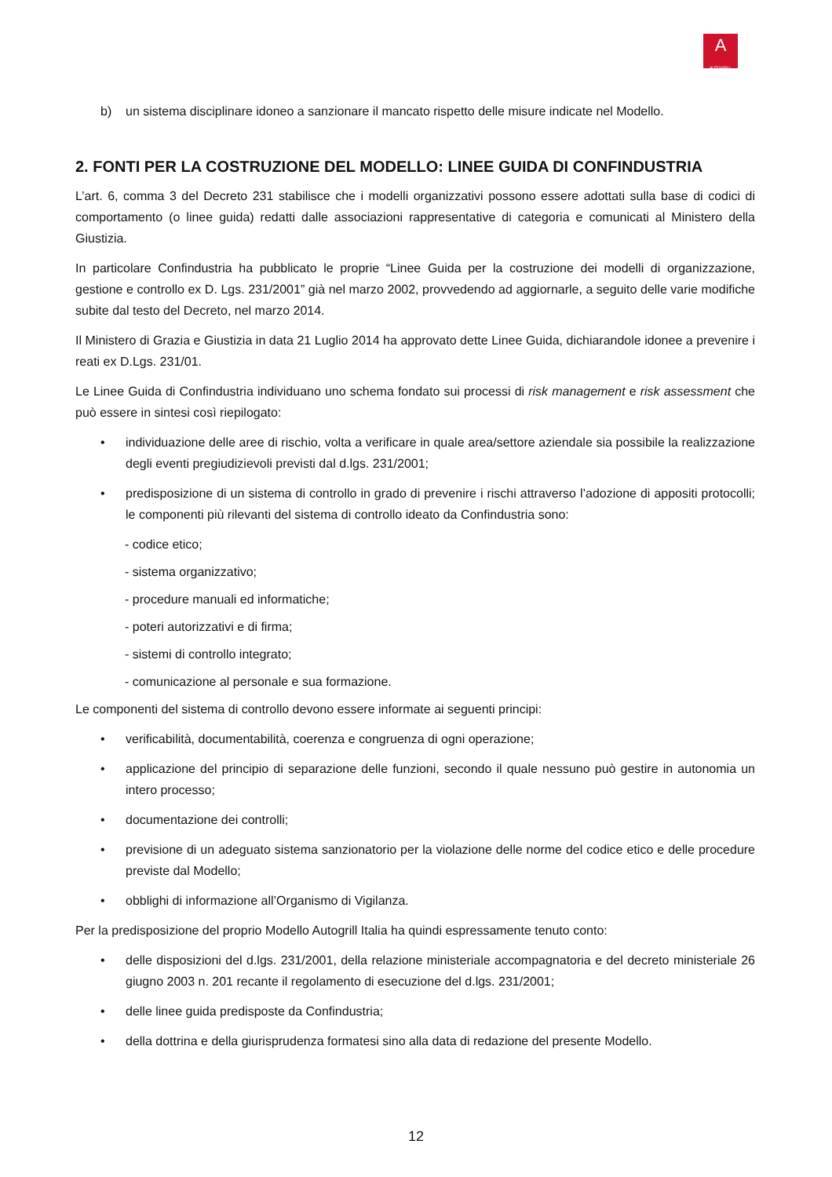A
AUTOGRILL
b) un sistema disciplinare idoneo a sanzionare il mancato rispetto delle misure indicate nel Modello.
2. FONTI PER LA COSTRUZIONE DEL MODELLO: LINEE GUIDA DI CONFINDUSTRIA
L’art. 6, comma 3 del Decreto 231 stabilisce che i modelli organizzativi possono essere adottati sulla base di codici di comportamento (o linee guida) redatti dalle associazioni rappresentative di categoria e comunicati al Ministero della Giustizia.
In particolare Confindustria ha pubblicato le proprie “Linee Guida per la costruzione dei modelli di organizzazione, gestione e controllo ex D. Lgs. 231/2001” già nel marzo 2002, provvedendo ad aggiornarle, a seguito delle varie modifiche subite dal testo del Decreto, nel marzo 2014.
Il Ministero di Grazia e Giustizia in data 21 Luglio 2014 ha approvato dette Linee Guida, dichiarandole idonee a prevenire i reati ex D.Lgs. 231/01.
Le Linee Guida di Confindustria individuano uno schema fondato sui processi di risk management e risk assessment che può essere in sintesi così riepilogato:
• individuazione delle aree di rischio, volta a verificare in quale area/settore aziendale sia possibile la realizzazione degli eventi pregiudizievoli previsti dal d.lgs. 231/2001;
• predisposizione di un sistema di controllo in grado di prevenire i rischi attraverso l’adozione di appositi protocolli; le componenti più rilevanti del sistema di controllo ideato da Confindustria sono:
- codice etico;
- sistema organizzativo;
- procedure manuali ed informatiche;
- poteri autorizzativi e di firma;
- sistemi di controllo integrato;
- comunicazione al personale e sua formazione.
Le componenti del sistema di controllo devono essere informate ai seguenti principi:
• verificabilità, documentabilità, coerenza e congruenza di ogni operazione;
• applicazione del principio di separazione delle funzioni, secondo il quale nessuno può gestire in autonomia un intero processo;
• documentazione dei controlli;
• previsione di un adeguato sistema sanzionatorio per la violazione delle norme del codice etico e delle procedure previste dal Modello;
• obblighi di informazione all’Organismo di Vigilanza.
Per la predisposizione del proprio Modello Autogrill Italia ha quindi espressamente tenuto conto:
• delle disposizioni del d.lgs. 231/2001, della relazione ministeriale accompagnatoria e del decreto ministeriale 26 giugno 2003 n. 201 recante il regolamento di esecuzione del d.lgs. 231/2001;
• delle linee guida predisposte da Confindustria;
• della dottrina e della giurisprudenza formatesi sino alla data di redazione del presente Modello.
12